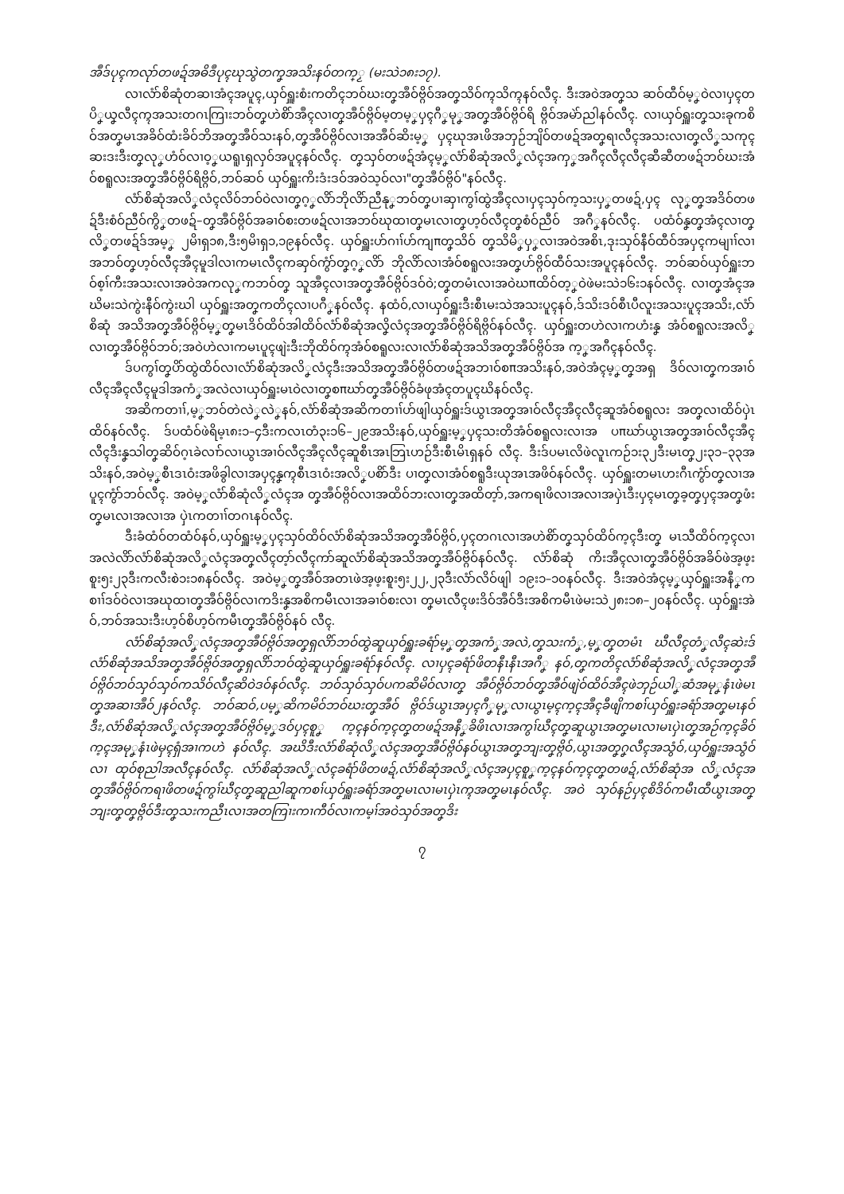အဳဒ်ပုၚကလုာ်တဖဍ်အဓိဒဳပုၚဃုသွဲတကၞအသိးနဝ်တက္ၟ (မးသဲ၁၈း၁၇).
လၢလံာ်စိဆုံတဆၢအံၚအပူၚ,ယှဝ်ရှူးစံးကတိၚဘဝ်ဃးတၞအဳဝ်ဗ္ဂိဝ်အတၞသိဝ်က္ၚသိက္ၚနဝ်လီၚ. ဒီးအဝဲအတၞသ ဆဝ်ထီဝ်မ့ၞဝဲလၢပှၚတပိၞယၞလီၚက္ၚအသးတဂၤကြၢးဘဝ်တၞဟဲစိာ်အဳၚလၢတၞအဳဝ်ဗ္ဂိဝ်မ့တမ့ၞပှၚဂီၞမုၞအတၞအဳဝ်ဗ္ဂိဝ်ရိ ဗ္ဂိဝ်အမဲာ်ညါနဝ်လီၚ. လၢယှဝ်ရှူးတၞသးခုကစိဝ်အတၞမၤအခိဝ်ထံးခိဝ်ဘိအတၞအဳဝ်သးနဝ်,တၞအဳဝ်ဗ္ဂိဝ်လၢအအဳဝ်ဆိးမ့ၞ ပှၚဃုအၤဖိအဘှဉ်ဘျိဝ်တဖဍ်အတၞရၢလီၚအသးလၢတၞလိၞသကုၚဆးဒးဒီးတၞလုၞဟံဝ်လၢဝ့ၞယရူၤရှလှဝ်အပူၚနဝ်လီၚ. တၞသှဝ်တဖဍ်အံၚမ့ၞလံာ်စိဆုံအလိၞလံၚအကှၞအဂီၚလီၚလီၚဆီဆီတဖဍ်ဘဝ်ဃးအံဝ်စရူလးအတၞအဳဝ်ဗ္ဂိဝ်ရိဗ္ဂိဝ်,ဘဝ်ဆဝ် ယှဝ်ရှူးကိးဒံးဒဝ်အဝဲသ့ဝ်လၢ"တၞအဳဝ်ဗ္ဂိဝ်"နဝ်လီၚ.
လံာ်စိဆုံအလိၞလံၚလိဝ်ဘဝ်ဝဲလၢတၞဂ့ၞလိာ်ဘိုလိာ်ညီနုၞဘဝ်တၞပၢဆှၢကွၢ်ထွဲအဳၚလၢပှၚသှဝ်က့သးပှၞတဖဍ်,ပှၚ လုၞတၞအဒိဝ်တဖဍ်ဒီးစံဝ်ညီဝ်ကွိၞတဖဍ်–တၞအဳဝ်ဗ္ဂိဝ်အခၢဝ်စးတဖဍ်လၢအဘဝ်ဃုထၢတၞမၤလၢတၞဟ့ဝ်လီၚတၞစံဝ်ညီဝ် အဂီၞနဝ်လီၚ. ပထံဝ်နၞတၞအံၚလၢတၞလိၞတဖဍ်ဒ်အမ့ၞ ၂မိၢရှ၁၈,ဒီး၅မိၢရှ၁,၁၉နဝ်လီၚ. ယှဝ်ရှူးဟ်ဂၢၢ်ဟ်ကျπတၞသိဝ် တၞသိမိၞပှၞလၢအဝဲအစိၤ,ဒုးသှဝ်နီဝ်ထီဝ်အပှၚကမျၢၢ်လၢအဘဝ်တၞဟ့ဝ်လီၚအဳၚမူဒါလၢကမၤလီၚကဆှဝ်ကွံာ်တၞဂ့ၞလိာ် ဘိုလိာ်လၢအံဝ်စရူလးအတၞဟ်ဗ္ဂိဝ်ထီဝ်သးအပူၚနဝ်လီၚ. ဘဝ်ဆဝ်ယှဝ်ရှူးဘဝ်စ့ၢ်ကီးအသးလၢအဝဲအကလုၞကဘဝ်တၞ သူအဳၚလၢအတၞအဳဝ်ဗ္ဂိဝ်ဒဝ်ဝဲ;တၞတမံၤလၢအဝဲဃπထိဝ်တ့ၞဝဲဖဲမးသဲ၁၆း၁နဝ်လီၚ. လၢတၞအံၚအဃိမးသဲကွဲးနီဝ်ကွဲးဃါ ယှဝ်ရှူးအတၞကတိၚလၢပဂီၞနဝ်လီၚ. နထံဝ်,လၢယှဝ်ရှူးဒီးစီၤမးသဲအသးပူၚနဝ်,ဒ်သိးဒဝ်စီၤပီလူးအသးပူၚအသိး,လံာ်စိဆုံ အသိအတၞအဳဝ်ဗ္ဂိဝ်မ့ၞတၞမၤဒိဝ်ထိဝ်အါထိဝ်လံာ်စိဆုံအလိၞလံၚအတၞအဳဝ်ဗ္ဂိဝ်ရိဗ္ဂိဝ်နဝ်လီၚ. ယှဝ်ရှူးတဟဲလၢကဟံးနၞ အံဝ်စရူလးအလိၞလၢတၞအဳဝ်ဗ္ဂိဝ်ဘဝ်;အဝဲဟဲလၢကမၤပူၚဖျဲးဒီးဘိုထိဝ်က္ၚအံဝ်စရူလးလၢလံာ်စိဆုံအသိအတၞအဳဝ်ဗ္ဂိဝ်အ က့ၞအဂီၚနဝ်လီၚ.
ဒ်ပကွၢ်တၞပိာ်ထွဲထိဝ်လၢလံာ်စိဆုံအလိၞလံၚဒီးအသိအတၞအဳဝ်ဗ္ဂိဝ်တဖဍ်အဘၢဝ်စπအသိးနဝ်,အဝဲအံၚမ့ၞတၞအရှ ဒိဝ်လၢတၞကအၢဝ်လီၚအဳၚလီၚမူဒါအကံၞအလဲလၢယှဝ်ရှူးမၤဝဲလၢတၞစπဃာ်တၞအဳဝ်ဗ္ဂိဝ်ခံဖုအံၚတပူၚဃိနဝ်လီၚ.
အဆိကတၢၢ်,မ့ၞဘဝ်တဲလဲၞလဲၞနဝ်,လံာ်စိဆုံအဆိကတၢၢ်ဟ်ဖျါယှဝ်ရှူးဒ်ယွၤအတၞအၢဝ်လီၚအဳၚလီၚဆူအံဝ်စရူလး အတၞလၢထိဝ်ပှဲၤထိဝ်နဝ်လီၚ. ဒ်ပထံဝ်ဖဲရိမ့ၤ၈း၁–၄ဒီးကလၤတံ၃း၁၆–၂၉အသိးနဝ်,ယှဝ်ရှူးမ့ၞပှၚသးတိအံဝ်စရူလးလၢအ ပπဃာ်ယွၤအတၞအၢဝ်လီၚအဳၚလီၚဒီးနၞသါတၞဆိဝ်ဂ့ၤခဲလၢာ်လၢယွၤအၢဝ်လီၚအဳၚလီၚဆူစီၤအၤဘြၤဟဉ်ဒီးစီၤမိၤရှနဝ် လီၚ. ဒီးဒ်ပမၤလိဖဲလူၤကဉ်၁း၃၂ဒီးမၤတၞ၂း၃၁–၃၃အသိးနဝ်,အဝဲမ့ၞစီၤဒၤဝံးအဖိခွါလၢအပှၚနၞက္ၚစီၤဒၤဝံးအလိၞပစိာ်ဒီး ပၢတၞလၢအံဝ်စရူဒီးယုအၤအဖိဝ်နဝ်လီၚ. ယှဝ်ရှူးတမၤဟးဂီၤကွံာ်တၞလၢအပူၚကွံာ်ဘဝ်လီၚ. အဝဲမ့ၞလံာ်စိဆုံလိၞလံၚအ တၞအဳဝ်ဗ္ဂိဝ်လၢအထိဝ်ဘးလၢတၞအထိတ့ာ်,အကရၢဖိလၢအလၢအပှဲၤဒီးပှၚမၤတၞခ့တၞပှၚအတၞဖံးတၞမၤလၢအလၢအ ပှဲၤကတၢၢ်တဂၤနဝ်လီၚ.
ဒီးခံထံဝ်တထံဝ်နဝ်,ယှဝ်ရှူးမ့ၞပှၚသှဝ်ထိဝ်လံာ်စိဆုံအသိအတၞအဳဝ်ဗ္ဂိဝ်,ပှၚတဂၤလၢအဟဲစိာ်တၞသှဝ်ထိဝ်က့ၚဒီးတၞ မၤသီထိဝ်က့ၚလၢအလဲလိာ်လံာ်စိဆုံအလိၞလံၚအတၞလီၚတ့ာ်လီၚကာ်ဆူလံာ်စိဆုံအသိအတၞအဳဝ်ဗ္ဂိဝ်နဝ်လီၚ. လံာ်စိဆုံ ကိးအဳၚလၢတၞအဳဝ်ဗ္ဂိဝ်အခိဝ်ဖဲအ့ဖ့းစူး၅း၂၃ဒီးကလီးစဲ၁း၁၈နဝ်လီၚ. အဝဲမ့ၞတၞအဳဝ်အတၤဖဲအ့ဖ့းစူး၅း၂၂,၂၃ဒီးလံာ်လိဝ်ဖျါ ၁၉း၁–၁၀နဝ်လီၚ. ဒီးအဝဲအံၚမ့ၞယှဝ်ရှူးအနီၞကစၢၢ်ဒဝ်ဝဲလၢအဃုထၢတၞအဳဝ်ဗ္ဂိဝ်လၢကဒိးနၞအစိကမီၤလၢအခၢဝ်စးလၢ တၞမၤလီၚဖးဒိဝ်အဳဝ်ဒီးအစိကမီၤဖဲမးသဲ၂၈း၁၈–၂၀နဝ်လီၚ. ယှဝ်ရှူးအဲဝ်,ဘဝ်အသးဒီးဟ့ဝ်စိဟ့ဝ်ကမီၤတၞအဳဝ်ဗ္ဂိဝ်နဝ် လီၚ.
လံာ်စိဆုံအလိၞလံၚအတၞအဳဝ်ဗ္ဂိဝ်အတၞရှလိာ်ဘဝ်ထွဲဆူယှဝ်ရှူးခရံာ်မ့ၞတၞအကံၞအလဲ,တၞသးကံၞ,မ့ၞတၞတမံၤ ဃီလီၚတံၞလီၚဆဲးဒ်လံာ်စိဆုံအသိအတၞအဳဝ်ဗ္ဂိဝ်အတၞရှလိာ်ဘဝ်ထွဲဆူယှဝ်ရှူးခရံာ်နဝ်လီၚ. လၢပှၚခရံာ်ဖိတနီၤနီၤအဂီၞ နဝ်,တၞကတိၚလံာ်စိဆုံအလိၞလံၚအတၞအဳဝ်ဗ္ဂိဝ်ဘဝ်သှဝ်သှဝ်ကသိဝ်လီၚဆိဝဲဒဝ်နဝ်လီၚ. ဘဝ်သှဝ်သှဝ်ပကဆိမိဝ်လၢတၞ အဳဝ်ဗ္ဂိဝ်ဘဝ်တၞအဳဝ်ဖျဲဝ်ထိဝ်အဳၚဖဲဘှဉ်ယါၞဆံအမုၞနံၤဖဲမၤတၞအဆၢအဳဝ်၂နဝ်လီၚ. ဘဝ်ဆဝ်,ပမ့ၞဆိကမိဝ်ဘဝ်ဃးတၞအဳဝ် ဗ္ဂိဝ်ဒ်ယွၤအပှၚဂီၞမုၞလၢယွၤမ့ၚက့ၚအဳၚခီဖျိကစၢ်ယှဝ်ရှူးခရံာ်အတၞမၤနဝ်ဒီး,လံာ်စိဆုံအလိၞလံၚအတၞအဳဝ်ဗ္ဂိဝ်မ့ၞဒဝ်ပှၚစူၞ က့ၚနဝ်က့ၚတၞတဖဍ်အနီၞခိဖိၤလၢအကွၢ်ဃီၚတၞဆူယွၤအတၞမၤလၢမၤပှဲၤတၞအဉ်က့ၚခိဝ်က့ၚအမုၞနံၤဖဲမှၚရှံအၢကဟဲ နဝ်လီၚ. အဃိဒီးလံာ်စိဆုံလိၞလံၚအတၞအဳဝ်ဗ္ဂိဝ်နဝ်ယွၤအတၞဘျးတၞဗ္ဂိဝ်,ယွၤအတၞဂၞလီၚအသွံဝ်,ယှဝ်ရှူးအသွံဝ်လၢ ထုဝ်စုညါအလီၚနဝ်လီၚ. လံာ်စိဆုံအလိၞလံၚခရံာ်ဖိတဖဍ်,လံာ်စိဆုံအလိၞလံၚအပှၚစူၞက့ၚနဝ်က့ၚတၞတဖဍ်,လံာ်စိဆုံအ လိၞလံၚအတၞအဳဝ်ဗ္ဂိဝ်ကရၢဖိတဖဍ်ကွၢ်ဃီၚတၞဆူညါဆူကစၢ်ယှဝ်ရှူးခရံာ်အတၞမၤလၢမၤပှဲၤက္ၚအတၞမၤနဝ်လီၚ. အဝဲ သှဝ်နဉ်ပှၚစိဒိဝ်ကမီၤထီယွၤအတၞဘျးတၞတၞဗ္ဂိဝ်ဒီးတၞသးကညီၤလၢအတကြၢးကၢကီဝ်လၢကမ့ၢ်အဝဲသှဝ်အတၞဒိး
၇